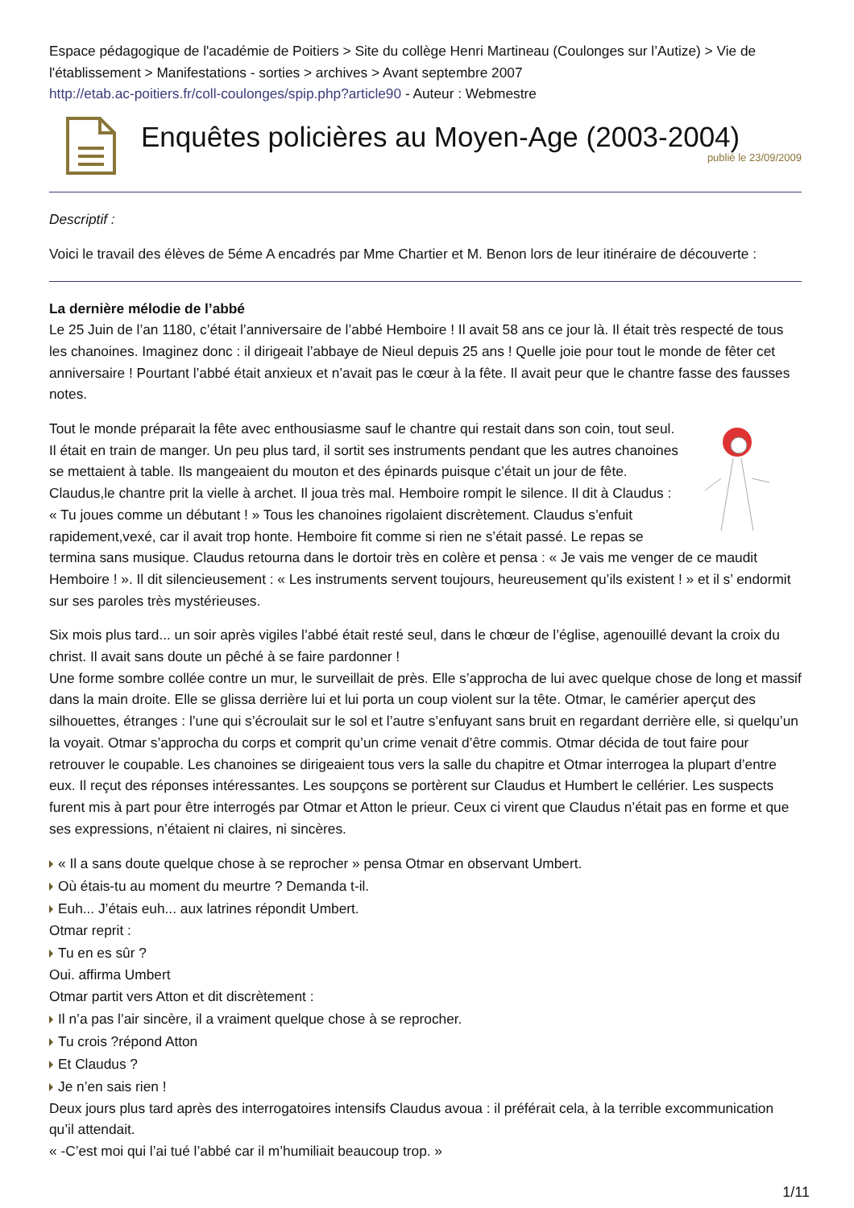Espace pédagogique de l'académie de Poitiers > Site du collège Henri Martineau (Coulonges sur l’Autize) > Vie de l'établissement > Manifestations - sorties > archives > Avant septembre 2007
http://etab.ac-poitiers.fr/coll-coulonges/spip.php?article90 - Auteur : Webmestre
Enquêtes policières au Moyen-Age (2003-2004)
publié le 23/09/2009
Descriptif :
Voici le travail des élèves de 5éme A encadrés par Mme Chartier et M. Benon lors de leur itinéraire de découverte :
La dernière mélodie de l’abbé
Le 25 Juin de l’an 1180, c’était l’anniversaire de l’abbé Hemboire ! Il avait 58 ans ce jour là. Il était très respecté de tous les chanoines. Imaginez donc : il dirigeait l’abbaye de Nieul depuis 25 ans ! Quelle joie pour tout le monde de fêter cet anniversaire ! Pourtant l’abbé était anxieux et n’avait pas le cœur à la fête. Il avait peur que le chantre fasse des fausses notes.
Tout le monde préparait la fête avec enthousiasme sauf le chantre qui restait dans son coin, tout seul. Il était en train de manger. Un peu plus tard, il sortit ses instruments pendant que les autres chanoines se mettaient à table. Ils mangeaient du mouton et des épinards puisque c’était un jour de fête. Claudus,le chantre prit la vielle à archet. Il joua très mal. Hemboire rompit le silence. Il dit à Claudus : « Tu joues comme un débutant ! » Tous les chanoines rigolaient discrètement. Claudus s’enfuit rapidement,vexé, car il avait trop honte. Hemboire fit comme si rien ne s’était passé. Le repas se termina sans musique. Claudus retourna dans le dortoir très en colère et pensa : « Je vais me venger de ce maudit Hemboire ! ». Il dit silencieusement : « Les instruments servent toujours, heureusement qu’ils existent ! » et il s’ endormit sur ses paroles très mystérieuses.
Six mois plus tard... un soir après vigiles l’abbé était resté seul, dans le chœur de l’église, agenouillé devant la croix du christ. Il avait sans doute un pêché à se faire pardonner !
Une forme sombre collée contre un mur, le surveillait de près. Elle s’approcha de lui avec quelque chose de long et massif dans la main droite. Elle se glissa derrière lui et lui porta un coup violent sur la tête. Otmar, le camérier aperçut des silhouettes, étranges : l’une qui s’écroulait sur le sol et l’autre s’enfuyant sans bruit en regardant derrière elle, si quelqu’un la voyait. Otmar s’approcha du corps et comprit qu’un crime venait d’être commis. Otmar décida de tout faire pour retrouver le coupable. Les chanoines se dirigeaient tous vers la salle du chapitre et Otmar interrogea la plupart d’entre eux. Il reçut des réponses intéressantes. Les soupçons se portèrent sur Claudus et Humbert le cellérier. Les suspects furent mis à part pour être interrogés par Otmar et Atton le prieur. Ceux ci virent que Claudus n’était pas en forme et que ses expressions, n’étaient ni claires, ni sincères.
« Il a sans doute quelque chose à se reprocher » pensa Otmar en observant Umbert.
Où étais-tu au moment du meurtre ? Demanda t-il.
Euh... J’étais euh... aux latrines répondit Umbert.
Otmar reprit :
Tu en es sûr ?
Oui. affirma Umbert
Otmar partit vers Atton et dit discrètement :
Il n’a pas l’air sincère, il a vraiment quelque chose à se reprocher.
Tu crois ?répond Atton
Et Claudus ?
Je n’en sais rien !
Deux jours plus tard après des interrogatoires intensifs Claudus avoua : il préférait cela, à la terrible excommunication qu’il attendait.
« -C’est moi qui l’ai tué l’abbé car il m’humiliait beaucoup trop. »
1/11